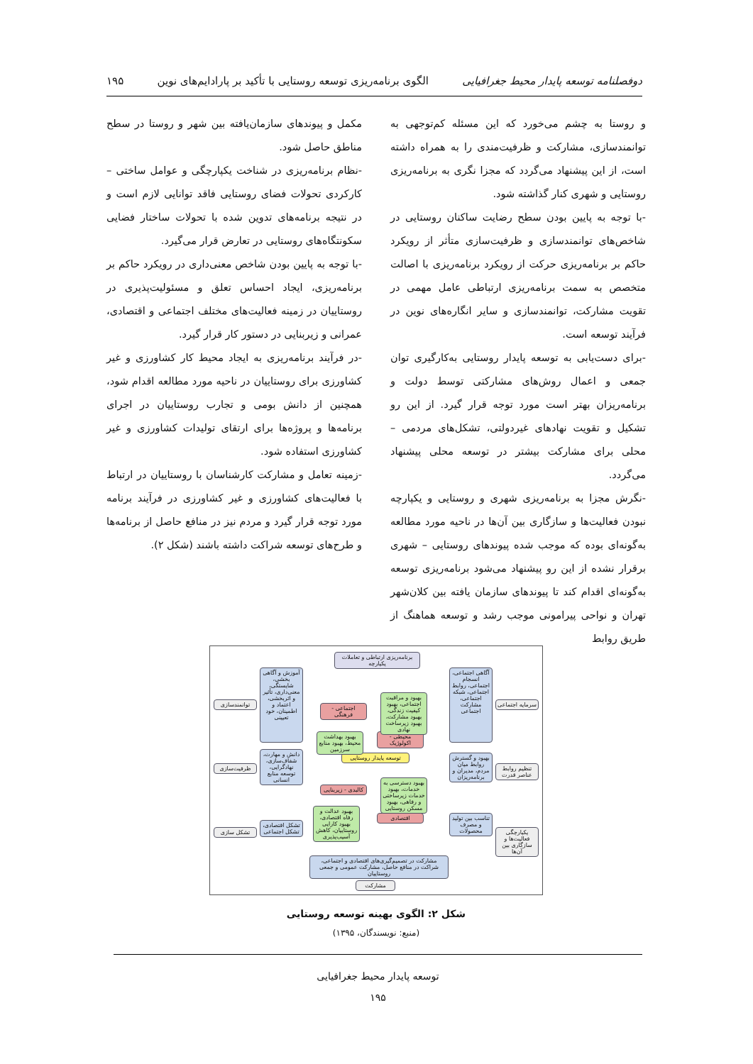دوفصلنامه توسعه پایدار محیط جغرافیایی الگوی برنامه‌ریزی توسعه روستایی با تأکید بر پارادایم‌های نوین ۱۹۵
و روستا به چشم می‌خورد که این مسئله کم‌توجهی به توانمندسازی، مشارکت و ظرفیت‌مندی را به همراه داشته است، از این پیشنهاد می‌گردد که مجزا نگری به برنامه‌ریزی روستایی و شهری کنار گذاشته شود.
-با توجه به پایین بودن سطح رضایت ساکنان روستایی در شاخص‌های توانمندسازی و ظرفیت‌سازی متأثر از رویکرد حاکم بر برنامه‌ریزی حرکت از رویکرد برنامه‌ریزی با اصالت متخصص به سمت برنامه‌ریزی ارتباطی عامل مهمی در تقویت مشارکت، توانمندسازی و سایر انگاره‌های نوین در فرآیند توسعه است.
-برای دست‌یابی به توسعه پایدار روستایی به‌کارگیری توان جمعی و اعمال روش‌های مشارکتی توسط دولت و برنامه‌ریزان بهتر است مورد توجه قرار گیرد. از این رو تشکیل و تقویت نهادهای غیردولتی، تشکل‌های مردمی – محلی برای مشارکت بیشتر در توسعه محلی پیشنهاد می‌گردد.
-نگرش مجزا به برنامه‌ریزی شهری و روستایی و یکپارچه نبودن فعالیت‌ها و سازگاری بین آن‌ها در ناحیه مورد مطالعه به‌گونه‌ای بوده که موجب شده پیوندهای روستایی – شهری برقرار نشده از این رو پیشنهاد می‌شود برنامه‌ریزی توسعه به‌گونه‌ای اقدام کند تا پیوندهای سازمان یافته بین کلان‌شهر تهران و نواحی پیرامونی موجب رشد و توسعه هماهنگ از طریق روابط
مکمل و پیوندهای سازمان‌یافته بین شهر و روستا در سطح مناطق حاصل شود.
-نظام برنامه‌ریزی در شناخت یکپارچگی و عوامل ساختی – کارکردی تحولات فضای روستایی فاقد توانایی لازم است و در نتیجه برنامه‌های تدوین شده با تحولات ساختار فضایی سکونتگاه‌های روستایی در تعارض قرار می‌گیرد.
-با توجه به پایین بودن شاخص معنی‌داری در رویکرد حاکم بر برنامه‌ریزی، ایجاد احساس تعلق و مسئولیت‌پذیری در روستاییان در زمینه فعالیت‌های مختلف اجتماعی و اقتصادی، عمرانی و زیربنایی در دستور کار قرار گیرد.
-در فرآیند برنامه‌ریزی به ایجاد محیط کار کشاورزی و غیر کشاورزی برای روستاییان در ناحیه مورد مطالعه اقدام شود، همچنین از دانش بومی و تجارب روستاییان در اجرای برنامه‌ها و پروژه‌ها برای ارتقای تولیدات کشاورزی و غیر کشاورزی استفاده شود.
-زمینه تعامل و مشارکت کارشناسان با روستاییان در ارتباط با فعالیت‌های کشاورزی و غیر کشاورزی در فرآیند برنامه مورد توجه قرار گیرد و مردم نیز در منافع حاصل از برنامه‌ها و طرح‌های توسعه شراکت داشته باشند (شکل ۲).
برنامه‌ریزی ارتباطی و تعاملات یکپارچه
سرمایه اجتماعی
تنظیم روابط عناصر قدرت
یکپارچگی فعالیت‌ها و سازگاری بین آن‌ها
توانمندسازی
ظرفیت‌سازی
تشکل سازی
آموزش و آگاهی بخشی، شایستگی، معنی‌داری، تأثیر و اثربخشی، اعتماد و اطمینان، خود تعیینی
دانش و مهارت، شفاف‌سازی، نهادگرایی، توسعه منابع انسانی
تشکل اقتصادی، تشکل اجتماعی
آگاهی اجتماعی، انسجام اجتماعی، روابط اجتماعی، شبکه اجتماعی، مشارکت اجتماعی
بهبود و گسترش روابط میان مردم، مدیران و برنامه‌ریزان
تناسب بین تولید و مصرف محصولات
توسعه پایدار روستایی
اجتماعی - فرهنگی
محیطی - اکولوژیک
کالبدی - زیربنایی
اقتصادی
بهبود و مراقبت اجتماعی، بهبود کیفیت زندگی، بهبود مشارکت، بهبود زیرساخت نهادی
بهبود بهداشت محیط، بهبود منابع سرزمین
بهبود دسترسی به خدمات، بهبود خدمات زیرساختی و رفاهی، بهبود مسکن روستایی
بهبود عدالت و رفاه اقتصادی، بهبود کارایی روستاییان، کاهش آسیب‌پذیری
مشارکت در تصمیم‌گیری‌های اقتصادی و اجتماعی، شراکت در منافع حاصل، مشارکت عمومی و جمعی روستاییان
مشارکت
شکل ۲: الگوی بهینه توسعه روستایی
(منبع: نویسندگان، ۱۳۹۵)
توسعه پایدار محیط جغرافیایی
۱۹۵